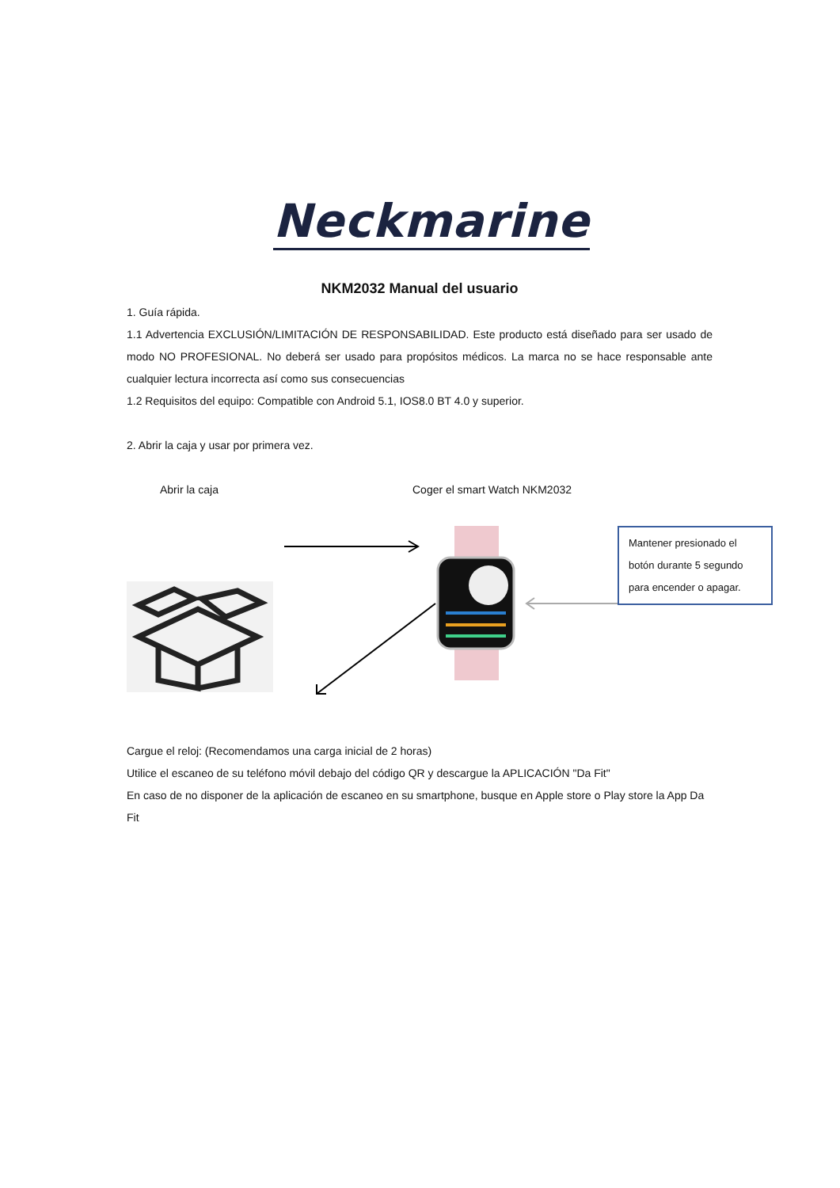Neckmarine
NKM2032 Manual del usuario
1. Guía rápida.
1.1 Advertencia EXCLUSIÓN/LIMITACIÓN DE RESPONSABILIDAD. Este producto está diseñado para ser usado de modo NO PROFESIONAL. No deberá ser usado para propósitos médicos. La marca no se hace responsable ante cualquier lectura incorrecta así como sus consecuencias
1.2 Requisitos del equipo: Compatible con Android 5.1, IOS8.0 BT 4.0 y superior.
2. Abrir la caja y usar por primera vez.
Abrir la caja Coger el smart Watch NKM2032
Mantener presionado el botón durante 5 segundo para encender o apagar.
Cargue el reloj: (Recomendamos una carga inicial de 2 horas)
Utilice el escaneo de su teléfono móvil debajo del código QR y descargue la APLICACIÓN "Da Fit"
En caso de no disponer de la aplicación de escaneo en su smartphone, busque en Apple store o Play store la App Da Fit